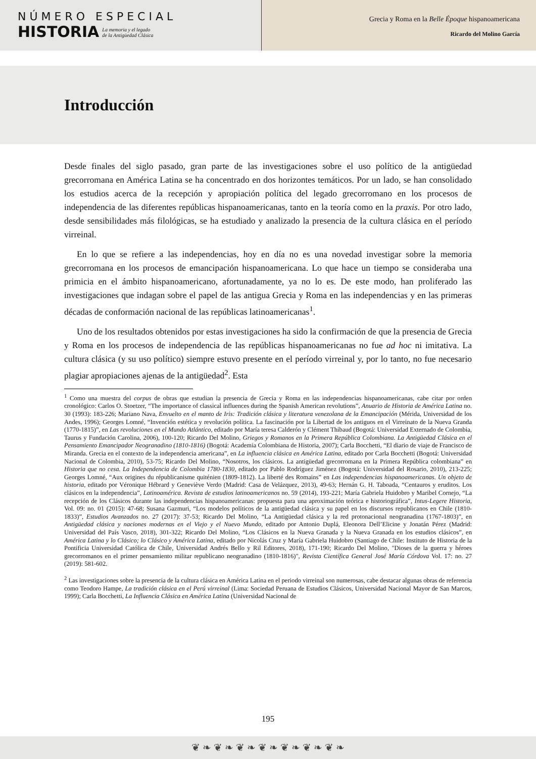NÚMERO ESPECIAL
HISTORIA
La memoria y el legado
de la Antigüedad Clásica
Grecia y Roma en la Belle Époque hispanoamericana
Ricardo del Molino García
Introducción
Desde finales del siglo pasado, gran parte de las investigaciones sobre el uso político de la antigüedad grecorromana en América Latina se ha concentrado en dos horizontes temáticos. Por un lado, se han consolidado los estudios acerca de la recepción y apropiación política del legado grecorromano en los procesos de independencia de las diferentes repúblicas hispanoamericanas, tanto en la teoría como en la praxis. Por otro lado, desde sensibilidades más filológicas, se ha estudiado y analizado la presencia de la cultura clásica en el período virreinal.
En lo que se refiere a las independencias, hoy en día no es una novedad investigar sobre la memoria grecorromana en los procesos de emancipación hispanoamericana. Lo que hace un tiempo se consideraba una primicia en el ámbito hispanoamericano, afortunadamente, ya no lo es. De este modo, han proliferado las investigaciones que indagan sobre el papel de las antigua Grecia y Roma en las independencias y en las primeras décadas de conformación nacional de las repúblicas latinoamericanas<sup>1</sup>.
Uno de los resultados obtenidos por estas investigaciones ha sido la confirmación de que la presencia de Grecia y Roma en los procesos de independencia de las repúblicas hispanoamericanas no fue ad hoc ni imitativa. La cultura clásica (y su uso político) siempre estuvo presente en el período virreinal y, por lo tanto, no fue necesario plagiar apropiaciones ajenas de la antigüedad<sup>2</sup>. Esta
<sup>1</sup> Como una muestra del corpus de obras que estudian la presencia de Grecia y Roma en las independencias hispanoamericanas, cabe citar por orden cronológico: Carlos O. Stoetzer, “The importance of classical influences during the Spanish American revolutions”, Anuario de Historia de América Latina no. 30 (1993): 183-226; Mariano Nava, Envuelto en el manto de Iris: Tradición clásica y literatura venezolana de la Emancipación (Mérida, Universidad de los Andes, 1996); Georges Lomné, “Invención estética y revolución política. La fascinación por la Libertad de los antiguos en el Virreinato de la Nueva Granda (1770-1815)”, en Las revoluciones en el Mundo Atlántico, editado por María teresa Calderón y Clément Thibaud (Bogotá: Universidad Externado de Colombia, Taurus y Fundación Carolina, 2006), 100-120; Ricardo Del Molino, Griegos y Romanos en la Primera República Colombiana. La Antigüedad Clásica en el Pensamiento Emancipador Neogranadino (1810-1816) (Bogotá: Academia Colombiana de Historia, 2007); Carla Bocchetti, “El diario de viaje de Francisco de Miranda. Grecia en el contexto de la independencia americana”, en La influencia clásica en América Latina, editado por Carla Bocchetti (Bogotá: Universidad Nacional de Colombia, 2010), 53-75; Ricardo Del Molino, “Nosotros, los clásicos. La antigüedad grecorromana en la Primera República colombiana” en Historia que no cesa. La Independencia de Colombia 1780-1830, editado por Pablo Rodríguez Jiménez (Bogotá: Universidad del Rosario, 2010), 213-225; Georges Lomné, “Aux origines du républicanisme quiténien (1809-1812). La liberté des Romains” en Las independencias hispanoamericanas. Un objeto de historia, editado por Véronique Hébrard y Geneviève Verdo (Madrid: Casa de Velázquez, 2013), 49-63; Hernán G. H. Taboada, “Centauros y eruditos. Los clásicos en la independencia”, Latinoamérica. Revista de estudios latinoamericanos no. 59 (2014), 193-221; María Gabriela Huidobro y Maribel Cornejo, “La recepción de los Clásicos durante las independencias hispanoamericanas: propuesta para una aproximación teórica e historiográfica”, Intus-Legere Historia, Vol. 09: no. 01 (2015): 47-68; Susana Gazmuri, “Los modelos políticos de la antigüedad clásica y su papel en los discursos republicanos en Chile (1810-1833)”, Estudios Avanzados no. 27 (2017): 37-53; Ricardo Del Molino, “La Antigüedad clásica y la red protonacional neogranadina (1767-1803)”, en Antigüedad clásica y naciones modernas en el Viejo y el Nuevo Mundo, editado por Antonio Duplá, Eleonora Dell’Elicine y Jonatán Pérez (Madrid: Universidad del País Vasco, 2018), 301-322; Ricardo Del Molino, “Los Clásicos en la Nueva Granada y la Nueva Granada en los estudios clásicos”, en América Latina y lo Clásico; lo Clásico y América Latina, editado por Nicolás Cruz y María Gabriela Huidobro (Santiago de Chile: Instituto de Historia de la Pontificia Universidad Católica de Chile, Universidad Andrés Bello y Ril Editores, 2018), 171-190; Ricardo Del Molino, "Dioses de la guerra y héroes grecorromanos en el primer pensamiento militar republicano neogranadino (1810-1816)", Revista Científica General José María Córdova Vol. 17: no. 27 (2019): 581-602.
<sup>2</sup> Las investigaciones sobre la presencia de la cultura clásica en América Latina en el periodo virreinal son numerosas, cabe destacar algunas obras de referencia como Teodoro Hampe, La tradición clásica en el Perú virreinal (Lima: Sociedad Peruana de Estudios Clásicos, Universidad Nacional Mayor de San Marcos, 1999); Carla Bocchetti, La Influencia Clásica en América Latina (Universidad Nacional de
195
❦ ❧ ❦ ❧ ❦ ❧ ❦ ❧ ❦ ❧ ❦ ❧ ❦ ❧